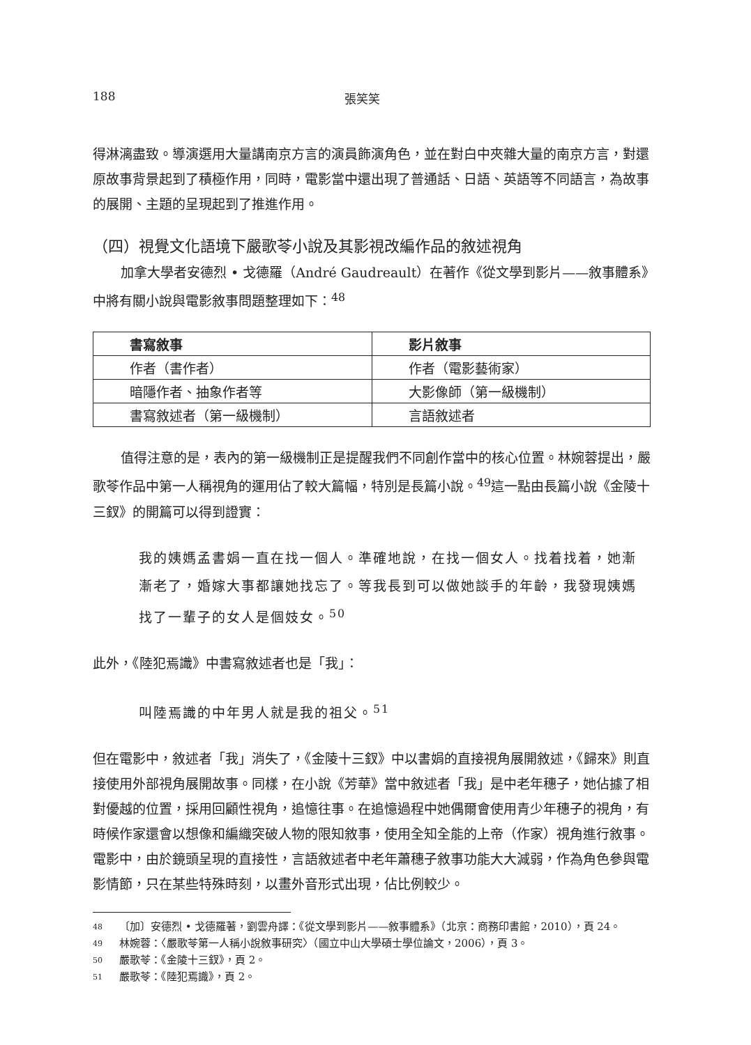188 張笑笑
得淋漓盡致。導演選用大量講南京方言的演員飾演角色，並在對白中夾雜大量的南京方言，對還原故事背景起到了積極作用，同時，電影當中還出現了普通話、日語、英語等不同語言，為故事的展開、主題的呈現起到了推進作用。
（四）視覺文化語境下嚴歌苓小說及其影視改編作品的敘述視角
加拿大學者安德烈 • 戈德羅（André Gaudreault）在著作《從文學到影片——敘事體系》中將有關小說與電影敘事問題整理如下：<sup>48</sup>
| 書寫敘事 | 影片敘事 |
| --- | --- |
| 作者（書作者） | 作者（電影藝術家） |
| 暗隱作者、抽象作者等 | 大影像師（第一級機制） |
| 書寫敘述者（第一級機制） | 言語敘述者 |
值得注意的是，表內的第一級機制正是提醒我們不同創作當中的核心位置。林婉蓉提出，嚴歌苓作品中第一人稱視角的運用佔了較大篇幅，特別是長篇小說。<sup>49</sup>這一點由長篇小說《金陵十三釵》的開篇可以得到證實：
我的姨媽孟書娟一直在找一個人。準確地說，在找一個女人。找着找着，她漸漸老了，婚嫁大事都讓她找忘了。等我長到可以做她談手的年齡，我發現姨媽找了一輩子的女人是個妓女。<sup>50</sup>
此外，《陸犯焉識》中書寫敘述者也是「我」：
叫陸焉識的中年男人就是我的祖父。<sup>51</sup>
但在電影中，敘述者「我」消失了，《金陵十三釵》中以書娟的直接視角展開敘述，《歸來》則直接使用外部視角展開故事。同樣，在小說《芳華》當中敘述者「我」是中老年穗子，她佔據了相對優越的位置，採用回顧性視角，追憶往事。在追憶過程中她偶爾會使用青少年穗子的視角，有時候作家還會以想像和編織突破人物的限知敘事，使用全知全能的上帝（作家）視角進行敘事。電影中，由於鏡頭呈現的直接性，言語敘述者中老年蕭穗子敘事功能大大減弱，作為角色參與電影情節，只在某些特殊時刻，以畫外音形式出現，佔比例較少。
48 〔加〕安德烈 • 戈德羅著，劉雲舟譯：《從文學到影片——敘事體系》（北京：商務印書館，2010），頁 24。
49 林婉蓉：〈嚴歌苓第一人稱小說敘事研究〉（國立中山大學碩士學位論文，2006），頁 3。
50 嚴歌苓：《金陵十三釵》，頁 2。
51 嚴歌苓：《陸犯焉識》，頁 2。